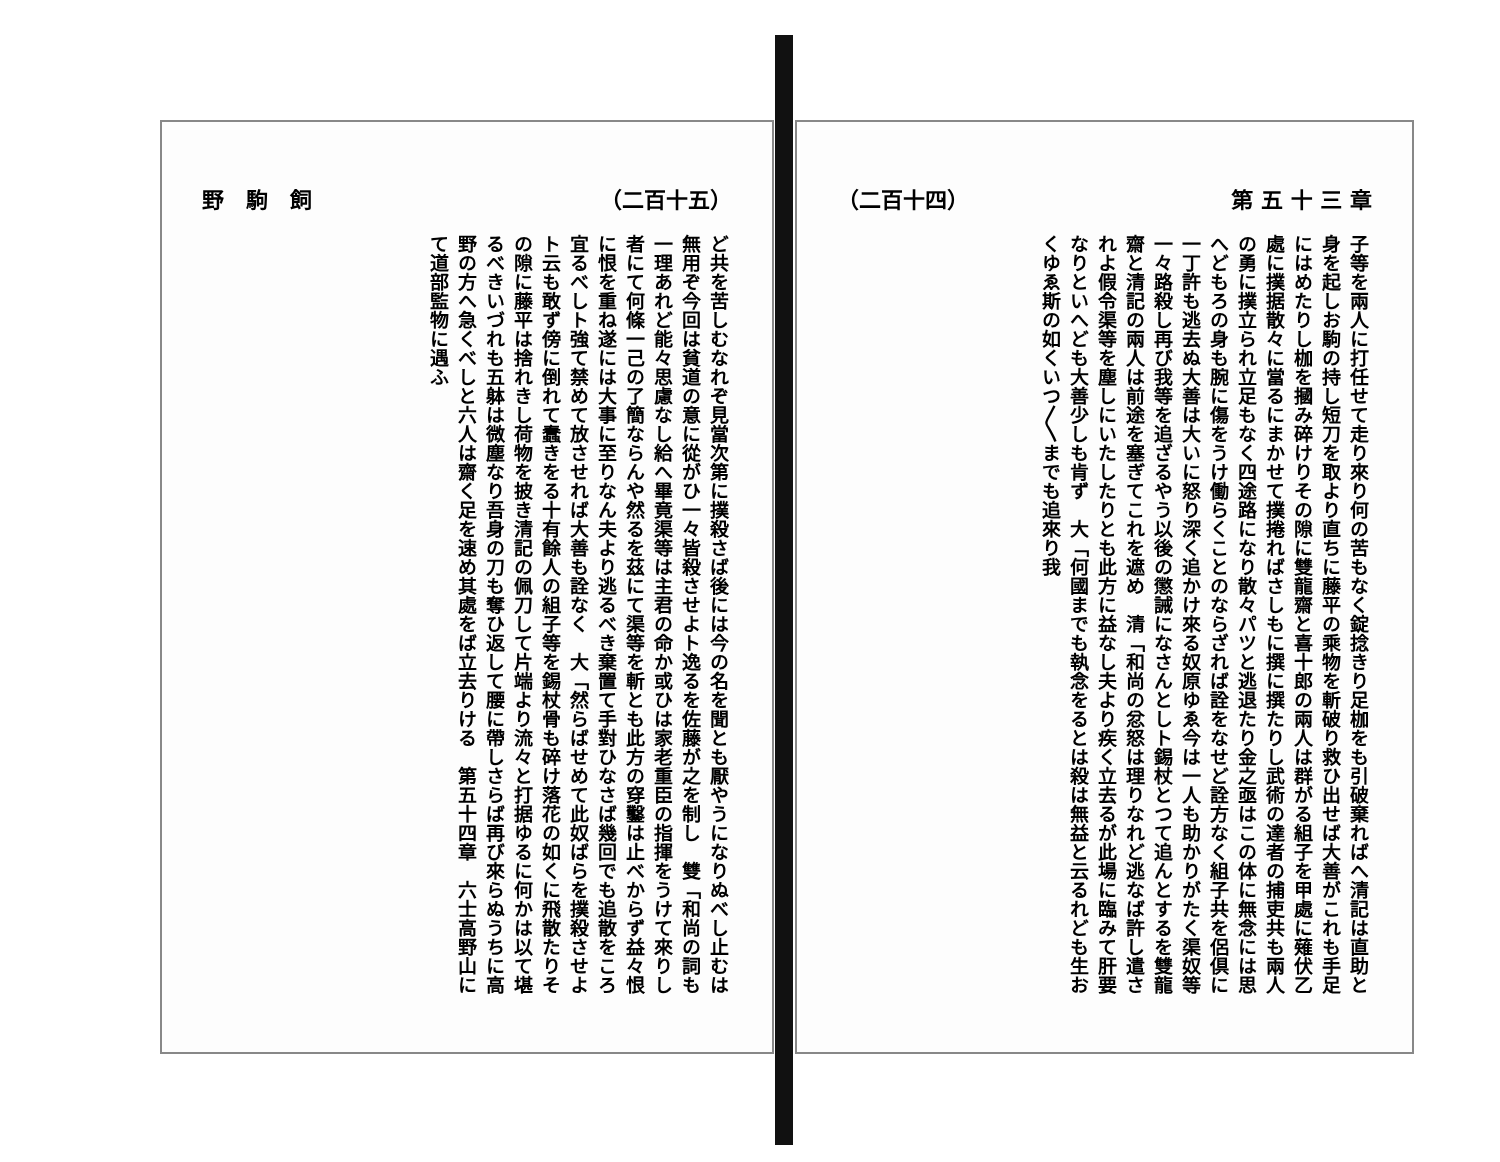（二百十四） 第 五 十 三 章
子等を兩人に打任せて走り來り何の苦もなく錠捻きり足枷をも引破棄ればへ清記は直助と身を起しお駒の持し短刀を取より直ちに藤平の乘物を斬破り救ひ出せば大善がこれも手足にはめたりし枷を摑み碎けりその隙に雙龍齋と喜十郎の兩人は群がる組子を甲處に薙伏乙處に撲据散々に當るにまかせて撲捲ればさしもに撰に撰たりし武術の達者の捕吏共も兩人の勇に撲立られ立足もなく四途路になり散々パツと逃退たり金之亟はこの体に無念には思へどもろの身も腕に傷をうけ働らくことのならざれば詮をなせど詮方なく組子共を侶倶に一丁許も逃去ぬ大善は大いに怒り深く追かけ來る奴原ゆゑ今は一人も助かりがたく渠奴等一々路殺し再び我等を追ざるやう以後の懲誡になさんとしト錫杖とつて追んとするを雙龍齋と清記の兩人は前途を塞ぎてこれを遮め　清「和尚の忿怒は理りなれど逃なば許し遣されよ假令渠等を塵しにいたしたりとも此方に益なし夫より疾く立去るが此場に臨みて肝要なりといへども大善少しも肯ず　大「何國までも執念をるとは殺は無益と云るれども生おくゆゑ斯の如くいつ〳〵までも追來り我
野　駒　飼 （二百十五）
ど共を苦しむなれぞ見當次第に撲殺さば後には今の名を聞とも厭やうになりぬべし止むは無用ぞ今回は貧道の意に從がひ一々皆殺させよト逸るを佐藤が之を制し　雙「和尚の詞も一理あれど能々思慮なし給へ畢竟渠等は主君の命か或ひは家老重臣の指揮をうけて來りし者にて何條一己の了簡ならんや然るを茲にて渠等を斬とも此方の穿鑿は止べからず益々恨に恨を重ね遂には大事に至りなん夫より逃るべき棄置て手對ひなさば幾回でも追散をころ宜るべしト強て禁めて放させれば大善も詮なく　大「然らばせめて此奴ばらを撲殺させよト云も敢ず傍に倒れて蠢きをる十有餘人の組子等を錫杖骨も碎け落花の如くに飛散たりその隙に藤平は捨れきし荷物を披き清記の佩刀して片端より流々と打据ゆるに何かは以て堪るべきいづれも五躰は微塵なり吾身の刀も奪ひ返して腰に帶しさらば再び來らぬうちに高野の方へ急くべしと六人は齋く足を速め其處をば立去りける　第五十四章　六士高野山にて道部監物に遇ふ